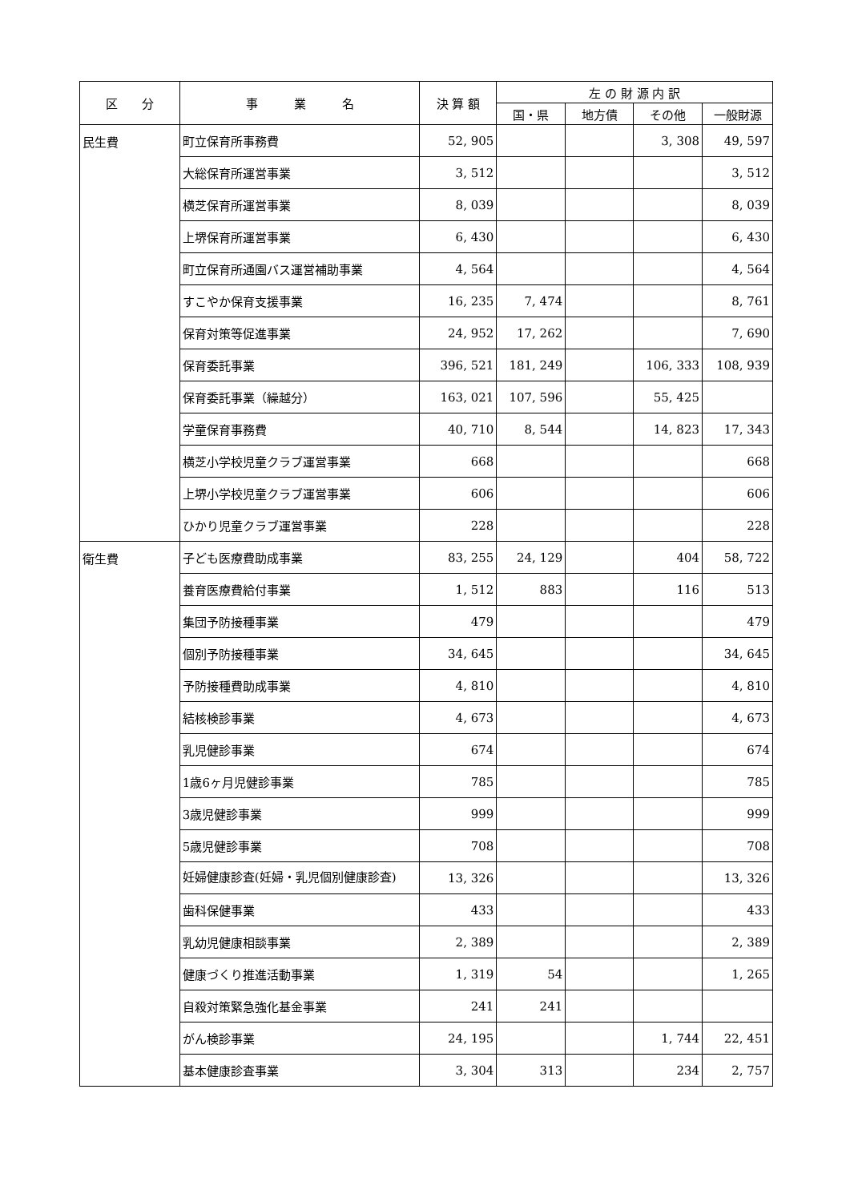| 区 分 | 事 業 名 | 決 算 額 | 左 の 財 源 内 訳 | | | |
| --- | --- | --- | --- | --- | --- | --- |
| | | | 国・県 | 地方債 | その他 | 一般財源 |
| 民生費 | 町立保育所事務費 | 52, 905 | | | 3, 308 | 49, 597 |
| | 大総保育所運営事業 | 3, 512 | | | | 3, 512 |
| | 横芝保育所運営事業 | 8, 039 | | | | 8, 039 |
| | 上堺保育所運営事業 | 6, 430 | | | | 6, 430 |
| | 町立保育所通園バス運営補助事業 | 4, 564 | | | | 4, 564 |
| | すこやか保育支援事業 | 16, 235 | 7, 474 | | | 8, 761 |
| | 保育対策等促進事業 | 24, 952 | 17, 262 | | | 7, 690 |
| | 保育委託事業 | 396, 521 | 181, 249 | | 106, 333 | 108, 939 |
| | 保育委託事業（繰越分） | 163, 021 | 107, 596 | | 55, 425 | |
| | 学童保育事務費 | 40, 710 | 8, 544 | | 14, 823 | 17, 343 |
| | 横芝小学校児童クラブ運営事業 | 668 | | | | 668 |
| | 上堺小学校児童クラブ運営事業 | 606 | | | | 606 |
| | ひかり児童クラブ運営事業 | 228 | | | | 228 |
| 衛生費 | 子ども医療費助成事業 | 83, 255 | 24, 129 | | 404 | 58, 722 |
| | 養育医療費給付事業 | 1, 512 | 883 | | 116 | 513 |
| | 集団予防接種事業 | 479 | | | | 479 |
| | 個別予防接種事業 | 34, 645 | | | | 34, 645 |
| | 予防接種費助成事業 | 4, 810 | | | | 4, 810 |
| | 結核検診事業 | 4, 673 | | | | 4, 673 |
| | 乳児健診事業 | 674 | | | | 674 |
| | 1歳6ヶ月児健診事業 | 785 | | | | 785 |
| | 3歳児健診事業 | 999 | | | | 999 |
| | 5歳児健診事業 | 708 | | | | 708 |
| | 妊婦健康診査(妊婦・乳児個別健康診査) | 13, 326 | | | | 13, 326 |
| | 歯科保健事業 | 433 | | | | 433 |
| | 乳幼児健康相談事業 | 2, 389 | | | | 2, 389 |
| | 健康づくり推進活動事業 | 1, 319 | 54 | | | 1, 265 |
| | 自殺対策緊急強化基金事業 | 241 | 241 | | | |
| | がん検診事業 | 24, 195 | | | 1, 744 | 22, 451 |
| | 基本健康診査事業 | 3, 304 | 313 | | 234 | 2, 757 |